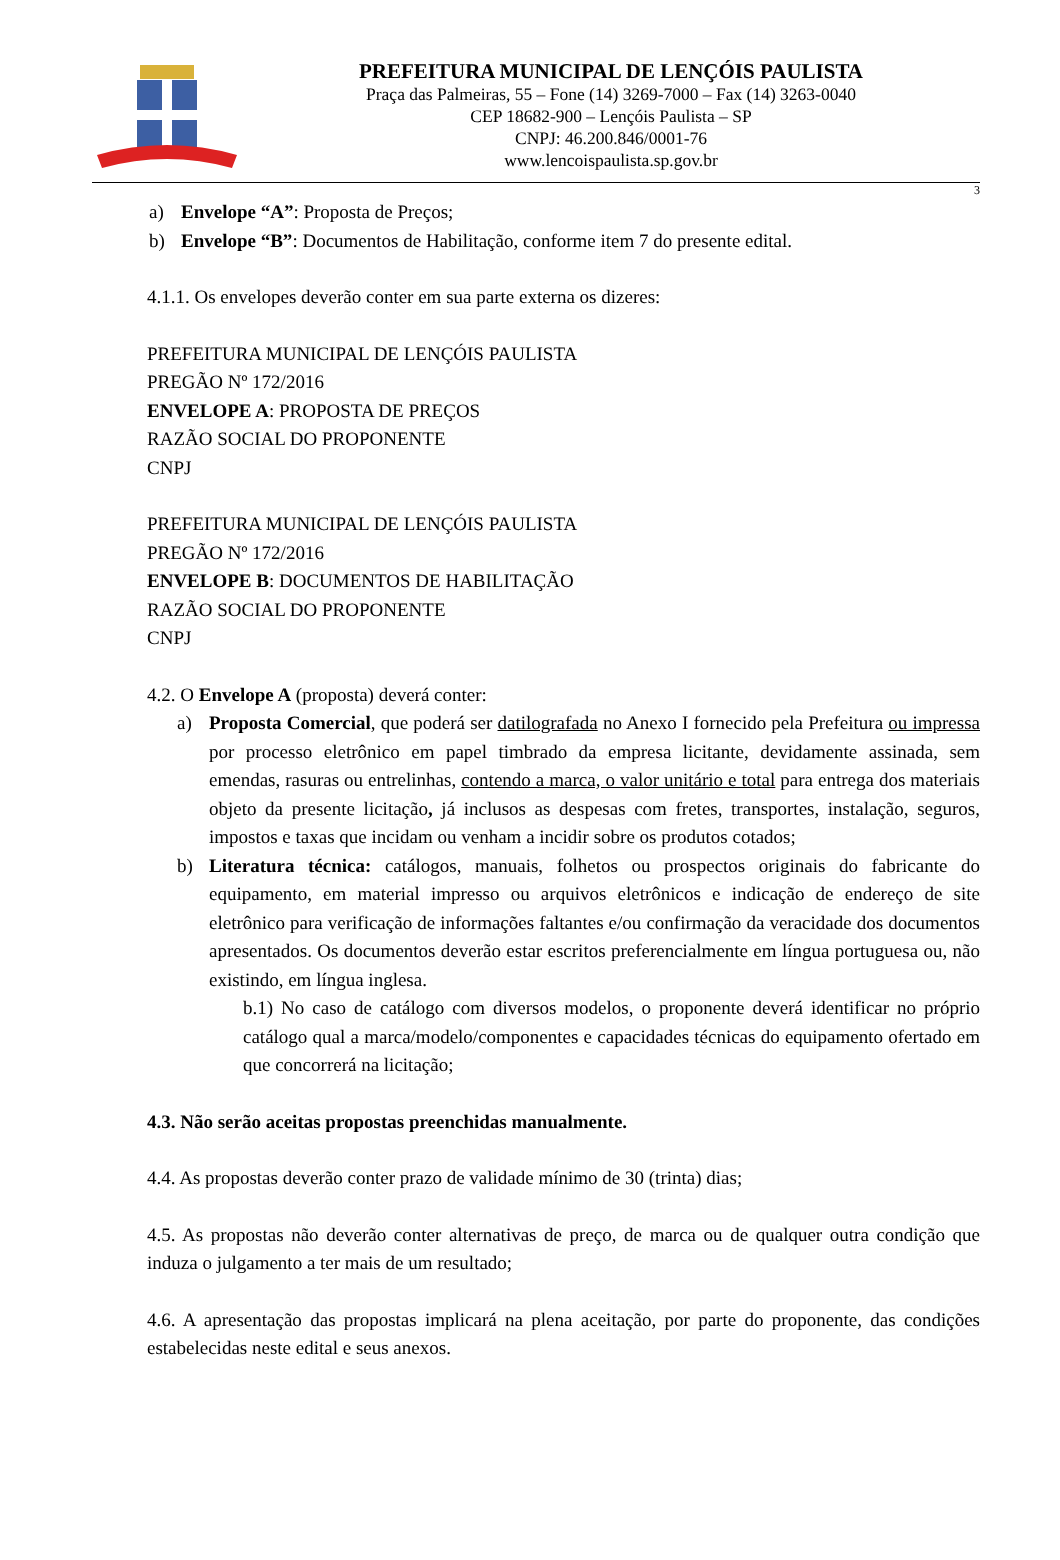PREFEITURA MUNICIPAL DE LENÇÓIS PAULISTA
Praça das Palmeiras, 55 – Fone (14) 3269-7000 – Fax (14) 3263-0040
CEP 18682-900 – Lençóis Paulista – SP
CNPJ: 46.200.846/0001-76
www.lencoispaulista.sp.gov.br
3
a) Envelope “A”: Proposta de Preços;
b) Envelope “B”: Documentos de Habilitação, conforme item 7 do presente edital.
4.1.1. Os envelopes deverão conter em sua parte externa os dizeres:
PREFEITURA MUNICIPAL DE LENÇÓIS PAULISTA
PREGÃO Nº 172/2016
ENVELOPE A: PROPOSTA DE PREÇOS
RAZÃO SOCIAL DO PROPONENTE
CNPJ
PREFEITURA MUNICIPAL DE LENÇÓIS PAULISTA
PREGÃO Nº 172/2016
ENVELOPE B: DOCUMENTOS DE HABILITAÇÃO
RAZÃO SOCIAL DO PROPONENTE
CNPJ
4.2. O Envelope A (proposta) deverá conter:
a) Proposta Comercial, que poderá ser datilografada no Anexo I fornecido pela Prefeitura ou impressa por processo eletrônico em papel timbrado da empresa licitante, devidamente assinada, sem emendas, rasuras ou entrelinhas, contendo a marca, o valor unitário e total para entrega dos materiais objeto da presente licitação, já inclusos as despesas com fretes, transportes, instalação, seguros, impostos e taxas que incidam ou venham a incidir sobre os produtos cotados;
b) Literatura técnica: catálogos, manuais, folhetos ou prospectos originais do fabricante do equipamento, em material impresso ou arquivos eletrônicos e indicação de endereço de site eletrônico para verificação de informações faltantes e/ou confirmação da veracidade dos documentos apresentados. Os documentos deverão estar escritos preferencialmente em língua portuguesa ou, não existindo, em língua inglesa.
b.1) No caso de catálogo com diversos modelos, o proponente deverá identificar no próprio catálogo qual a marca/modelo/componentes e capacidades técnicas do equipamento ofertado em que concorrerá na licitação;
4.3. Não serão aceitas propostas preenchidas manualmente.
4.4. As propostas deverão conter prazo de validade mínimo de 30 (trinta) dias;
4.5. As propostas não deverão conter alternativas de preço, de marca ou de qualquer outra condição que induza o julgamento a ter mais de um resultado;
4.6. A apresentação das propostas implicará na plena aceitação, por parte do proponente, das condições estabelecidas neste edital e seus anexos.